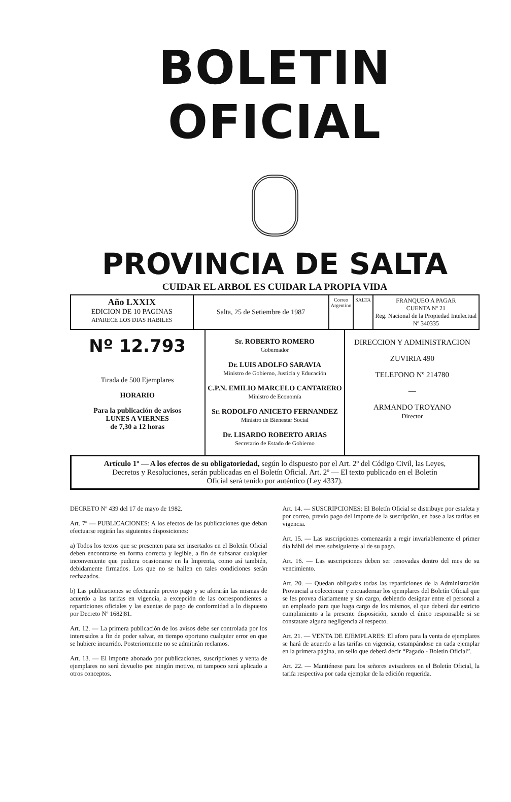BOLETIN OFICIAL
PROVINCIA DE SALTA
CUIDAR EL ARBOL ES CUIDAR LA PROPIA VIDA
| Año LXXIX EDICION DE 10 PAGINAS APARECE LOS DIAS HABILES | Salta, 25 de Setiembre de 1987 | Correo Argentino | SALTA | FRANQUEO A PAGAR CUENTA Nº 21 Reg. Nacional de la Propiedad Intelectual Nº 340335 |
| Nº 12.793 Tirada de 500 Ejemplares HORARIO Para la publicación de avisos LUNES A VIERNES de 7,30 a 12 horas | Sr. ROBERTO ROMERO Gobernador Dr. LUIS ADOLFO SARAVIA Ministro de Gobierno, Justicia y Educación C.P.N. EMILIO MARCELO CANTARERO Ministro de Economía Sr. RODOLFO ANICETO FERNANDEZ Ministro de Bienestar Social Dr. LISARDO ROBERTO ARIAS Secretario de Estado de Gobierno | DIRECCION Y ADMINISTRACION ZUVIRIA 490 TELEFONO Nº 214780 — ARMANDO TROYANO Director |
Artículo 1º — A los efectos de su obligatoriedad, según lo dispuesto por el Art. 2º del Código Civil, las Leyes, Decretos y Resoluciones, serán publicadas en el Boletín Oficial. Art. 2º — El texto publicado en el Boletín Oficial será tenido por auténtico (Ley 4337).
DECRETO Nº 439 del 17 de mayo de 1982.
Art. 7º — PUBLICACIONES: A los efectos de las publicaciones que deban efectuarse regirán las siguientes disposiciones:
a) Todos los textos que se presenten para ser insertados en el Boletín Oficial deben encontrarse en forma correcta y legible, a fin de subsanar cualquier inconveniente que pudiera ocasionarse en la Imprenta, como así también, debidamente firmados. Los que no se hallen en tales condiciones serán rechazados.
b) Las publicaciones se efectuarán previo pago y se aforarán las mismas de acuerdo a las tarifas en vigencia, a excepción de las correspondientes a reparticiones oficiales y las exentas de pago de conformidad a lo dispuesto por Decreto Nº 1682|81.
Art. 12. — La primera publicación de los avisos debe ser controlada por los interesados a fin de poder salvar, en tiempo oportuno cualquier error en que se hubiere incurrido. Posteriormente no se admitirán reclamos.
Art. 13. — El importe abonado por publicaciones, suscripciones y venta de ejemplares no será devuelto por ningún motivo, ni tampoco será aplicado a otros conceptos.
Art. 14. — SUSCRIPCIONES: El Boletín Oficial se distribuye por estafeta y por correo, previo pago del importe de la suscripción, en base a las tarifas en vigencia.
Art. 15. — Las suscripciones comenzarán a regir invariablemente el primer día hábil del mes subsiguiente al de su pago.
Art. 16. — Las suscripciones deben ser renovadas dentro del mes de su vencimiento.
Art. 20. — Quedan obligadas todas las reparticiones de la Administración Provincial a coleccionar y encuadernar los ejemplares del Boletín Oficial que se les provea diariamente y sin cargo, debiendo designar entre el personal a un empleado para que haga cargo de los mismos, el que deberá dar estricto cumplimiento a la presente disposición, siendo el único responsable si se constatare alguna negligencia al respecto.
Art. 21. — VENTA DE EJEMPLARES: El aforo para la venta de ejemplares se hará de acuerdo a las tarifas en vigencia, estampándose en cada ejemplar en la primera página, un sello que deberá decir “Pagado - Boletín Oficial”.
Art. 22. — Mantiénese para los señores avisadores en el Boletín Oficial, la tarifa respectiva por cada ejemplar de la edición requerida.